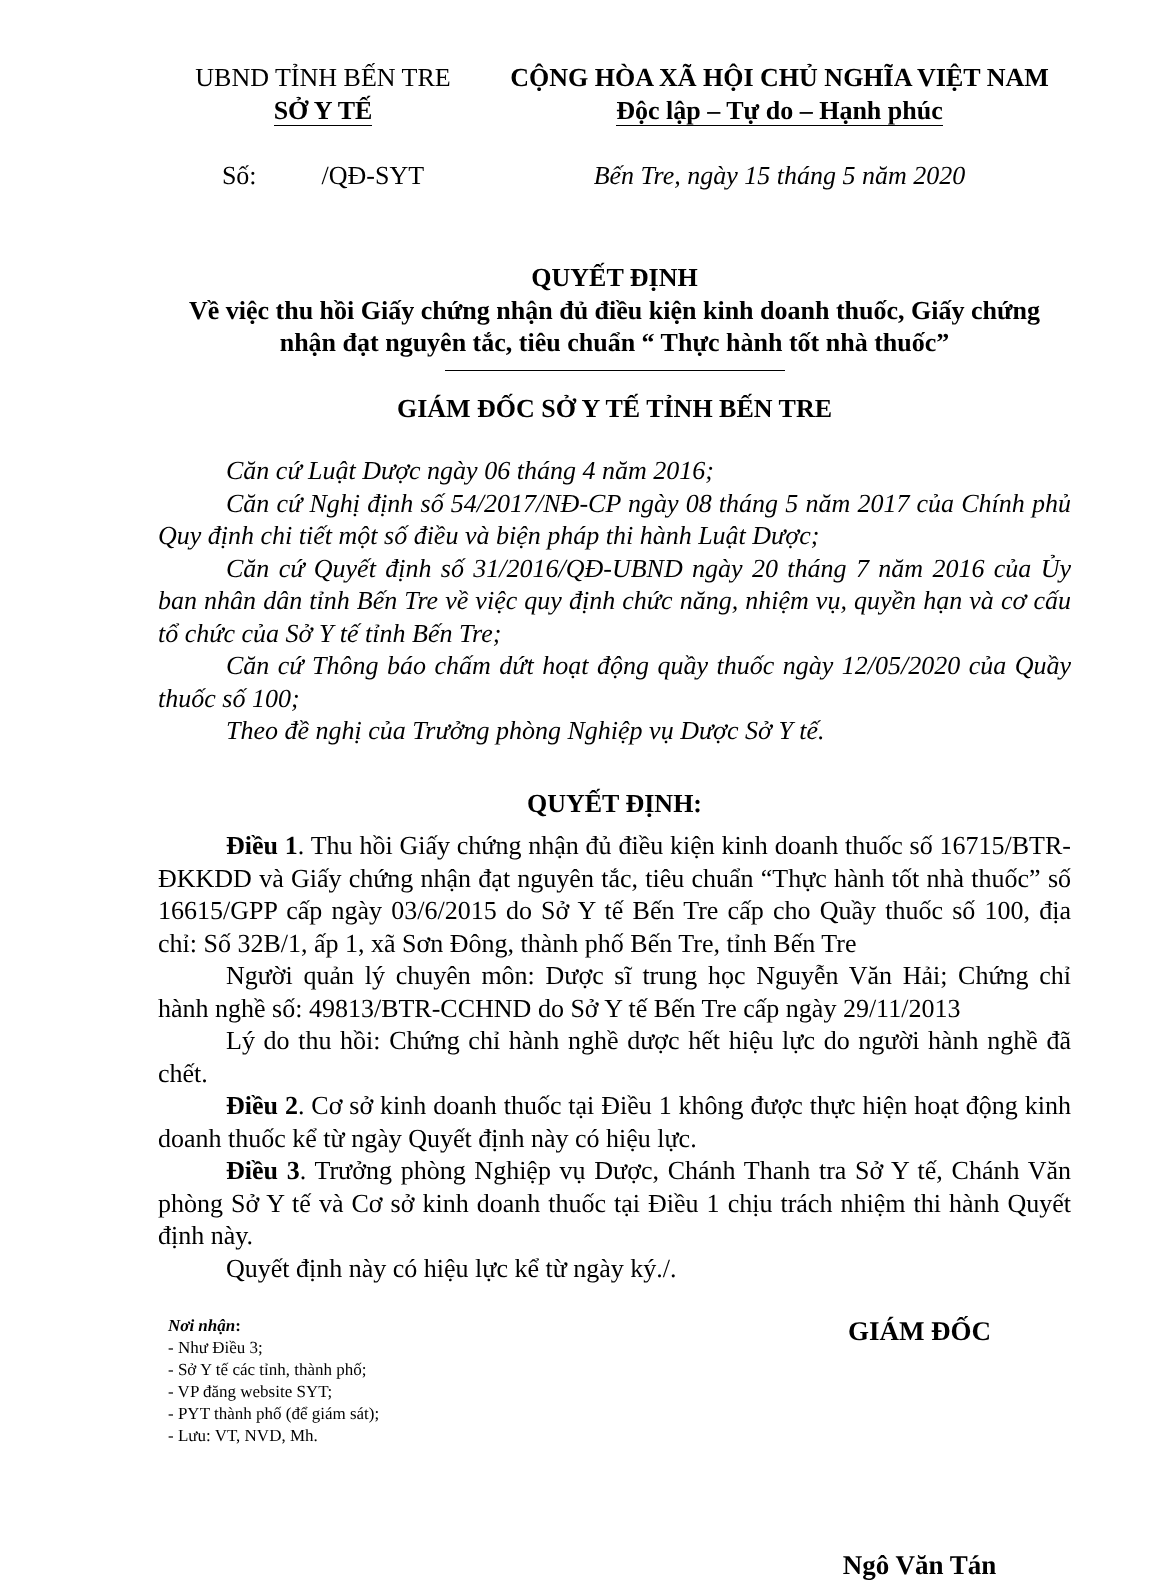UBND TỈNH BẾN TRE
SỞ Y TẾ
Số: /QĐ-SYT
CỘNG HÒA XÃ HỘI CHỦ NGHĨA VIỆT NAM
Độc lập – Tự do – Hạnh phúc
Bến Tre, ngày 15 tháng 5 năm 2020
QUYẾT ĐỊNH
Về việc thu hồi Giấy chứng nhận đủ điều kiện kinh doanh thuốc, Giấy chứng nhận đạt nguyên tắc, tiêu chuẩn “ Thực hành tốt nhà thuốc”
GIÁM ĐỐC SỞ Y TẾ TỈNH BẾN TRE
Căn cứ Luật Dược ngày 06 tháng 4 năm 2016;
Căn cứ Nghị định số 54/2017/NĐ-CP ngày 08 tháng 5 năm 2017 của Chính phủ Quy định chi tiết một số điều và biện pháp thi hành Luật Dược;
Căn cứ Quyết định số 31/2016/QĐ-UBND ngày 20 tháng 7 năm 2016 của Ủy ban nhân dân tỉnh Bến Tre về việc quy định chức năng, nhiệm vụ, quyền hạn và cơ cấu tổ chức của Sở Y tế tỉnh Bến Tre;
Căn cứ Thông báo chấm dứt hoạt động quầy thuốc ngày 12/05/2020 của Quầy thuốc số 100;
Theo đề nghị của Trưởng phòng Nghiệp vụ Dược Sở Y tế.
QUYẾT ĐỊNH:
Điều 1. Thu hồi Giấy chứng nhận đủ điều kiện kinh doanh thuốc số 16715/BTR-ĐKKDD và Giấy chứng nhận đạt nguyên tắc, tiêu chuẩn “Thực hành tốt nhà thuốc” số 16615/GPP cấp ngày 03/6/2015 do Sở Y tế Bến Tre cấp cho Quầy thuốc số 100, địa chỉ: Số 32B/1, ấp 1, xã Sơn Đông, thành phố Bến Tre, tỉnh Bến Tre
Người quản lý chuyên môn: Dược sĩ trung học Nguyễn Văn Hải; Chứng chỉ hành nghề số: 49813/BTR-CCHND do Sở Y tế Bến Tre cấp ngày 29/11/2013
Lý do thu hồi: Chứng chỉ hành nghề dược hết hiệu lực do người hành nghề đã chết.
Điều 2. Cơ sở kinh doanh thuốc tại Điều 1 không được thực hiện hoạt động kinh doanh thuốc kể từ ngày Quyết định này có hiệu lực.
Điều 3. Trưởng phòng Nghiệp vụ Dược, Chánh Thanh tra Sở Y tế, Chánh Văn phòng Sở Y tế và Cơ sở kinh doanh thuốc tại Điều 1 chịu trách nhiệm thi hành Quyết định này.
Quyết định này có hiệu lực kể từ ngày ký./.
Nơi nhận:
- Như Điều 3;
- Sở Y tế các tỉnh, thành phố;
- VP đăng website SYT;
- PYT thành phố (để giám sát);
- Lưu: VT, NVD, Mh.
GIÁM ĐỐC
Ngô Văn Tán